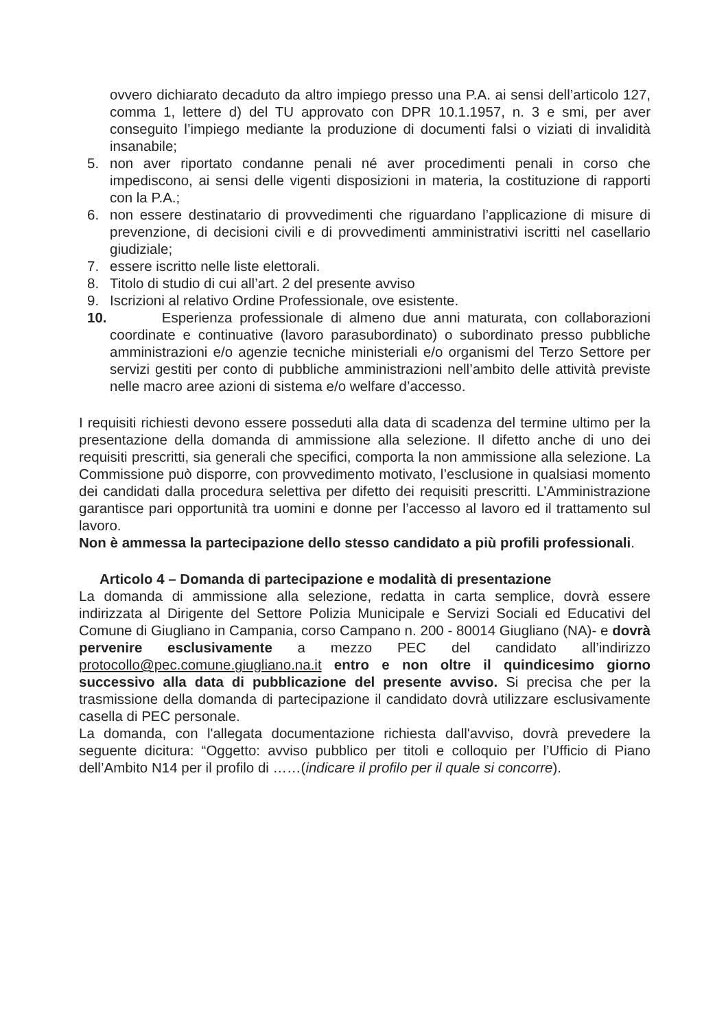ovvero dichiarato decaduto da altro impiego presso una P.A. ai sensi dell’articolo 127, comma 1, lettere d) del TU approvato con DPR 10.1.1957, n. 3 e smi, per aver conseguito l’impiego mediante la produzione di documenti falsi o viziati di invalidità insanabile;
5. non aver riportato condanne penali né aver procedimenti penali in corso che impediscono, ai sensi delle vigenti disposizioni in materia, la costituzione di rapporti con la P.A.;
6. non essere destinatario di provvedimenti che riguardano l’applicazione di misure di prevenzione, di decisioni civili e di provvedimenti amministrativi iscritti nel casellario giudiziale;
7. essere iscritto nelle liste elettorali.
8. Titolo di studio di cui all’art. 2 del presente avviso
9. Iscrizioni al relativo Ordine Professionale, ove esistente.
10. Esperienza professionale di almeno due anni maturata, con collaborazioni coordinate e continuative (lavoro parasubordinato) o subordinato presso pubbliche amministrazioni e/o agenzie tecniche ministeriali e/o organismi del Terzo Settore per servizi gestiti per conto di pubbliche amministrazioni nell’ambito delle attività previste nelle macro aree azioni di sistema e/o welfare d’accesso.
I requisiti richiesti devono essere posseduti alla data di scadenza del termine ultimo per la presentazione della domanda di ammissione alla selezione. Il difetto anche di uno dei requisiti prescritti, sia generali che specifici, comporta la non ammissione alla selezione. La Commissione può disporre, con provvedimento motivato, l’esclusione in qualsiasi momento dei candidati dalla procedura selettiva per difetto dei requisiti prescritti. L’Amministrazione garantisce pari opportunità tra uomini e donne per l’accesso al lavoro ed il trattamento sul lavoro.
Non è ammessa la partecipazione dello stesso candidato a più profili professionali.
Articolo 4 – Domanda di partecipazione e modalità di presentazione
La domanda di ammissione alla selezione, redatta in carta semplice, dovrà essere indirizzata al Dirigente del Settore Polizia Municipale e Servizi Sociali ed Educativi del Comune di Giugliano in Campania, corso Campano n. 200 - 80014 Giugliano (NA)- e dovrà pervenire esclusivamente a mezzo PEC del candidato all’indirizzo protocollo@pec.comune.giugliano.na.it entro e non oltre il quindicesimo giorno successivo alla data di pubblicazione del presente avviso. Si precisa che per la trasmissione della domanda di partecipazione il candidato dovrà utilizzare esclusivamente casella di PEC personale.
La domanda, con l'allegata documentazione richiesta dall'avviso, dovrà prevedere la seguente dicitura: “Oggetto: avviso pubblico per titoli e colloquio per l’Ufficio di Piano dell’Ambito N14 per il profilo di ……(indicare il profilo per il quale si concorre).